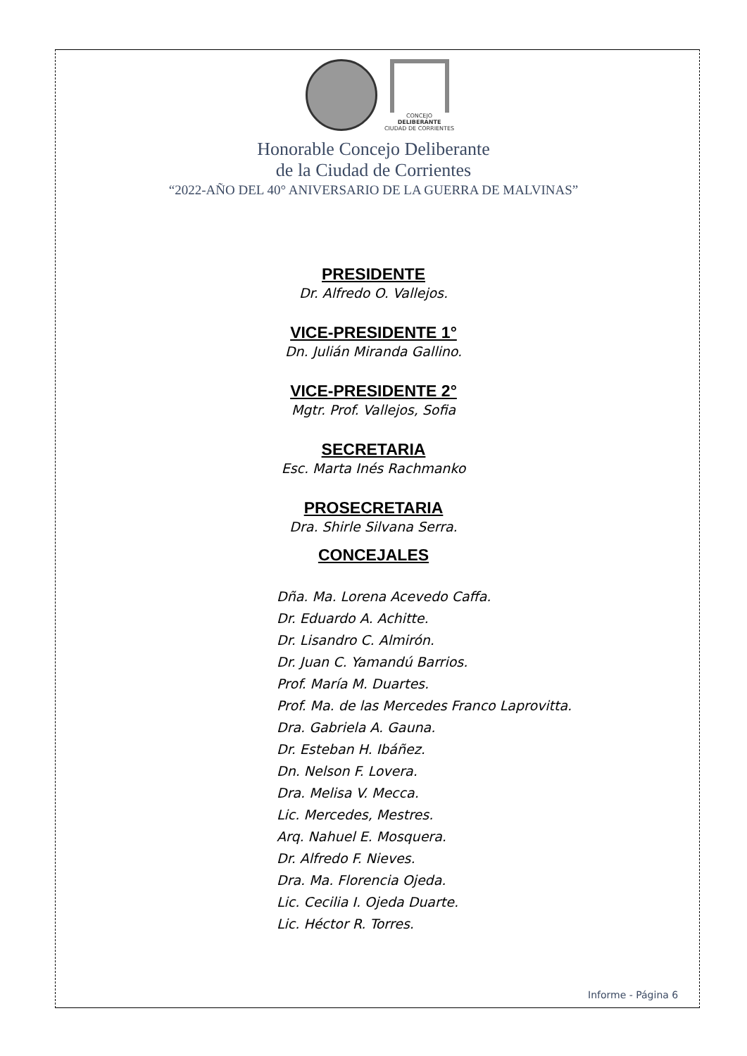CONCEJO
DELIBERANTE
CIUDAD DE CORRIENTES
Honorable Concejo Deliberante
de la Ciudad de Corrientes
“2022-AÑO DEL 40° ANIVERSARIO DE LA GUERRA DE MALVINAS”
PRESIDENTE
Dr. Alfredo O. Vallejos.
VICE-PRESIDENTE 1°
Dn. Julián Miranda Gallino.
VICE-PRESIDENTE 2°
Mgtr. Prof. Vallejos, Sofia
SECRETARIA
Esc. Marta Inés Rachmanko
PROSECRETARIA
Dra. Shirle Silvana Serra.
CONCEJALES
Dña. Ma. Lorena Acevedo Caffa.
Dr. Eduardo A. Achitte.
Dr. Lisandro C. Almirón.
Dr. Juan C. Yamandú Barrios.
Prof. María M. Duartes.
Prof. Ma. de las Mercedes Franco Laprovitta.
Dra. Gabriela A. Gauna.
Dr. Esteban H. Ibáñez.
Dn. Nelson F. Lovera.
Dra. Melisa V. Mecca.
Lic. Mercedes, Mestres.
Arq. Nahuel E. Mosquera.
Dr. Alfredo F. Nieves.
Dra. Ma. Florencia Ojeda.
Lic. Cecilia I. Ojeda Duarte.
Lic. Héctor R. Torres.
Informe - Página 6